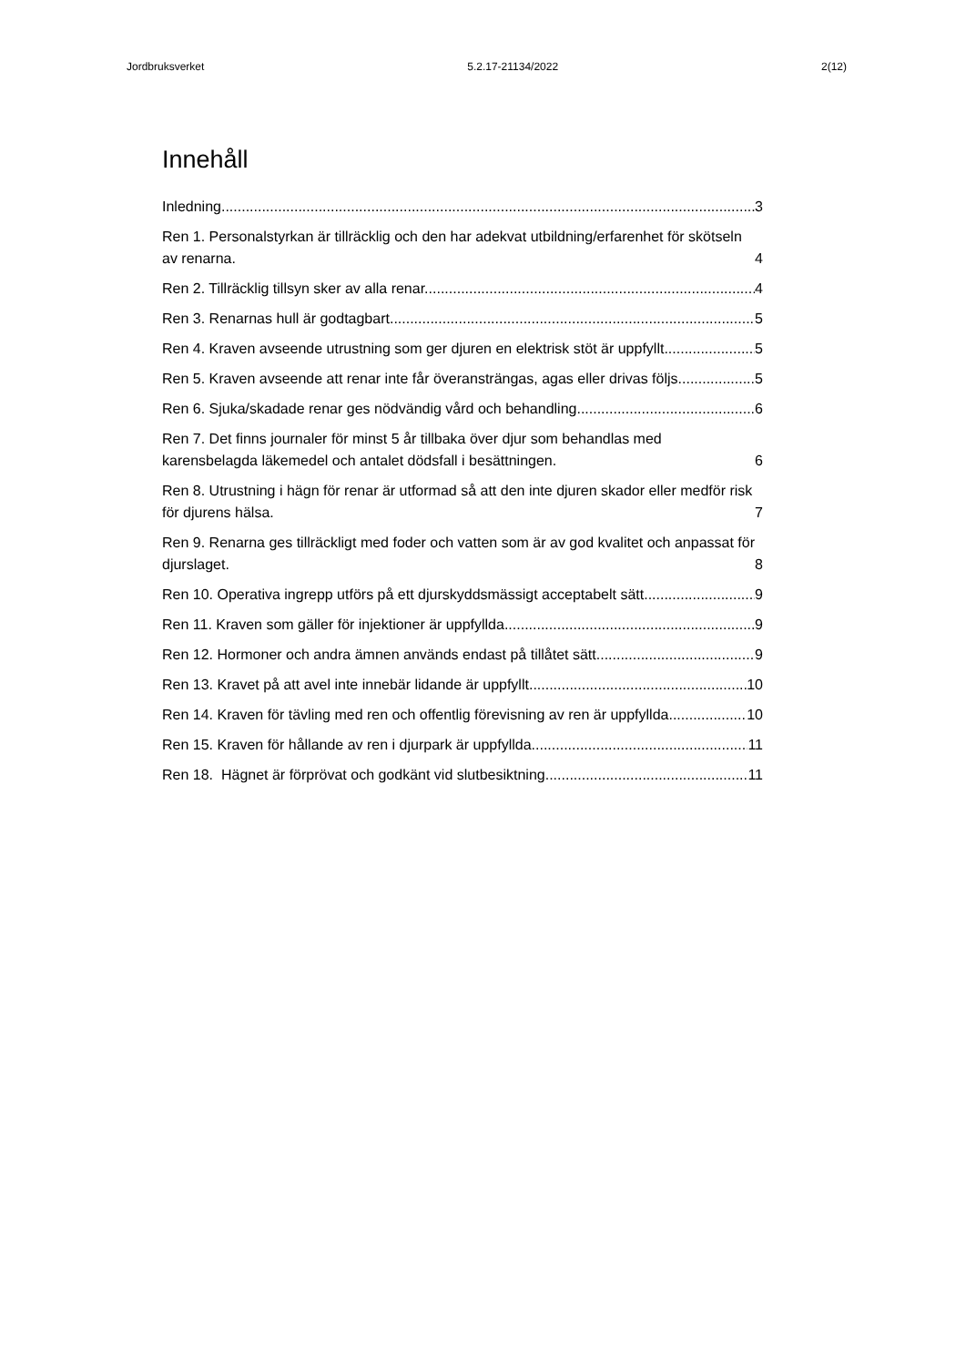Jordbruksverket 5.2.17-21134/2022 2(12)
Innehåll
Inledning 3
Ren 1. Personalstyrkan är tillräcklig och den har adekvat utbildning/erfarenhet för skötseln av renarna. 4
Ren 2. Tillräcklig tillsyn sker av alla renar. 4
Ren 3. Renarnas hull är godtagbart 5
Ren 4. Kraven avseende utrustning som ger djuren en elektrisk stöt är uppfyllt. 5
Ren 5. Kraven avseende att renar inte får överansträngas, agas eller drivas följs. 5
Ren 6. Sjuka/skadade renar ges nödvändig vård och behandling. 6
Ren 7. Det finns journaler för minst 5 år tillbaka över djur som behandlas med karensbelagda läkemedel och antalet dödsfall i besättningen. 6
Ren 8. Utrustning i hägn för renar är utformad så att den inte djuren skador eller medför risk för djurens hälsa. 7
Ren 9. Renarna ges tillräckligt med foder och vatten som är av god kvalitet och anpassat för djurslaget. 8
Ren 10. Operativa ingrepp utförs på ett djurskyddsmässigt acceptabelt sätt. 9
Ren 11. Kraven som gäller för injektioner är uppfyllda. 9
Ren 12. Hormoner och andra ämnen används endast på tillåtet sätt. 9
Ren 13. Kravet på att avel inte innebär lidande är uppfyllt. 10
Ren 14. Kraven för tävling med ren och offentlig förevisning av ren är uppfyllda. 10
Ren 15. Kraven för hållande av ren i djurpark är uppfyllda. 11
Ren 18. Hägnet är förprövat och godkänt vid slutbesiktning 11